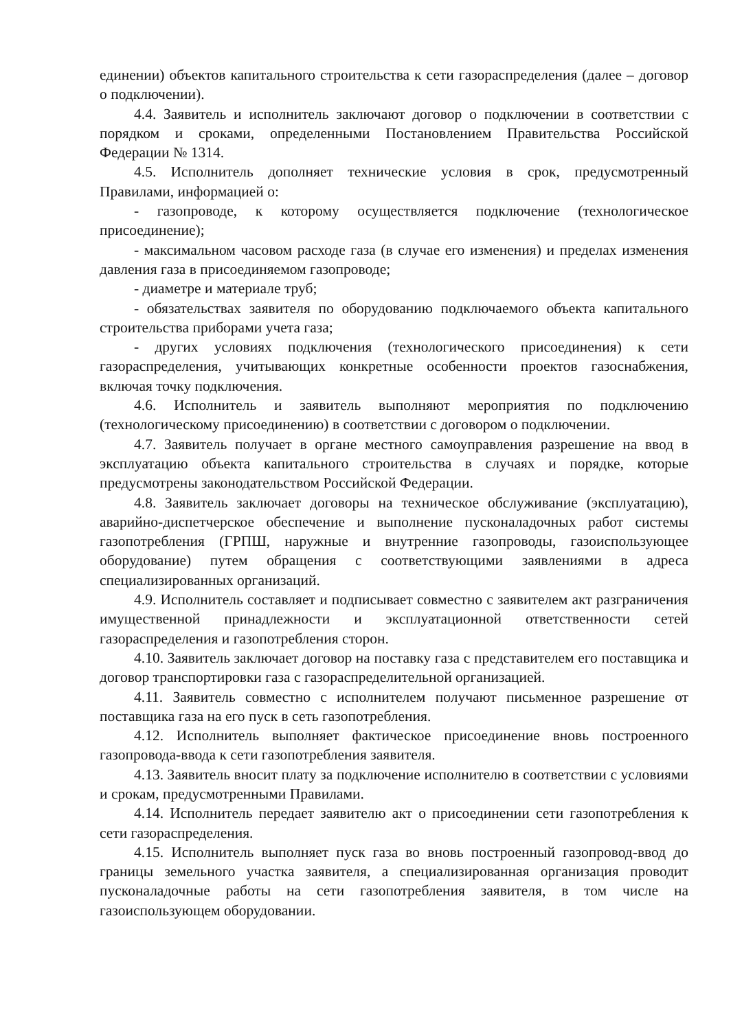единении) объектов капитального строительства к сети газораспределения (далее – договор о подключении).
4.4. Заявитель и исполнитель заключают договор о подключении в соответствии с порядком и сроками, определенными Постановлением Правительства Российской Федерации № 1314.
4.5. Исполнитель дополняет технические условия в срок, предусмотренный Правилами, информацией о:
- газопроводе, к которому осуществляется подключение (технологическое присоединение);
- максимальном часовом расходе газа (в случае его изменения) и пределах изменения давления газа в присоединяемом газопроводе;
- диаметре и материале труб;
- обязательствах заявителя по оборудованию подключаемого объекта капитального строительства приборами учета газа;
- других условиях подключения (технологического присоединения) к сети газораспределения, учитывающих конкретные особенности проектов газоснабжения, включая точку подключения.
4.6. Исполнитель и заявитель выполняют мероприятия по подключению (технологическому присоединению) в соответствии с договором о подключении.
4.7. Заявитель получает в органе местного самоуправления разрешение на ввод в эксплуатацию объекта капитального строительства в случаях и порядке, которые предусмотрены законодательством Российской Федерации.
4.8. Заявитель заключает договоры на техническое обслуживание (эксплуатацию), аварийно-диспетчерское обеспечение и выполнение пусконаладочных работ системы газопотребления (ГРПШ, наружные и внутренние газопроводы, газоиспользующее оборудование) путем обращения с соответствующими заявлениями в адреса специализированных организаций.
4.9. Исполнитель составляет и подписывает совместно с заявителем акт разграничения имущественной принадлежности и эксплуатационной ответственности сетей газораспределения и газопотребления сторон.
4.10. Заявитель заключает договор на поставку газа с представителем его поставщика и договор транспортировки газа с газораспределительной организацией.
4.11. Заявитель совместно с исполнителем получают письменное разрешение от поставщика газа на его пуск в сеть газопотребления.
4.12. Исполнитель выполняет фактическое присоединение вновь построенного газопровода-ввода к сети газопотребления заявителя.
4.13. Заявитель вносит плату за подключение исполнителю в соответствии с условиями и срокам, предусмотренными Правилами.
4.14. Исполнитель передает заявителю акт о присоединении сети газопотребления к сети газораспределения.
4.15. Исполнитель выполняет пуск газа во вновь построенный газопровод-ввод до границы земельного участка заявителя, а специализированная организация проводит пусконаладочные работы на сети газопотребления заявителя, в том числе на газоиспользующем оборудовании.